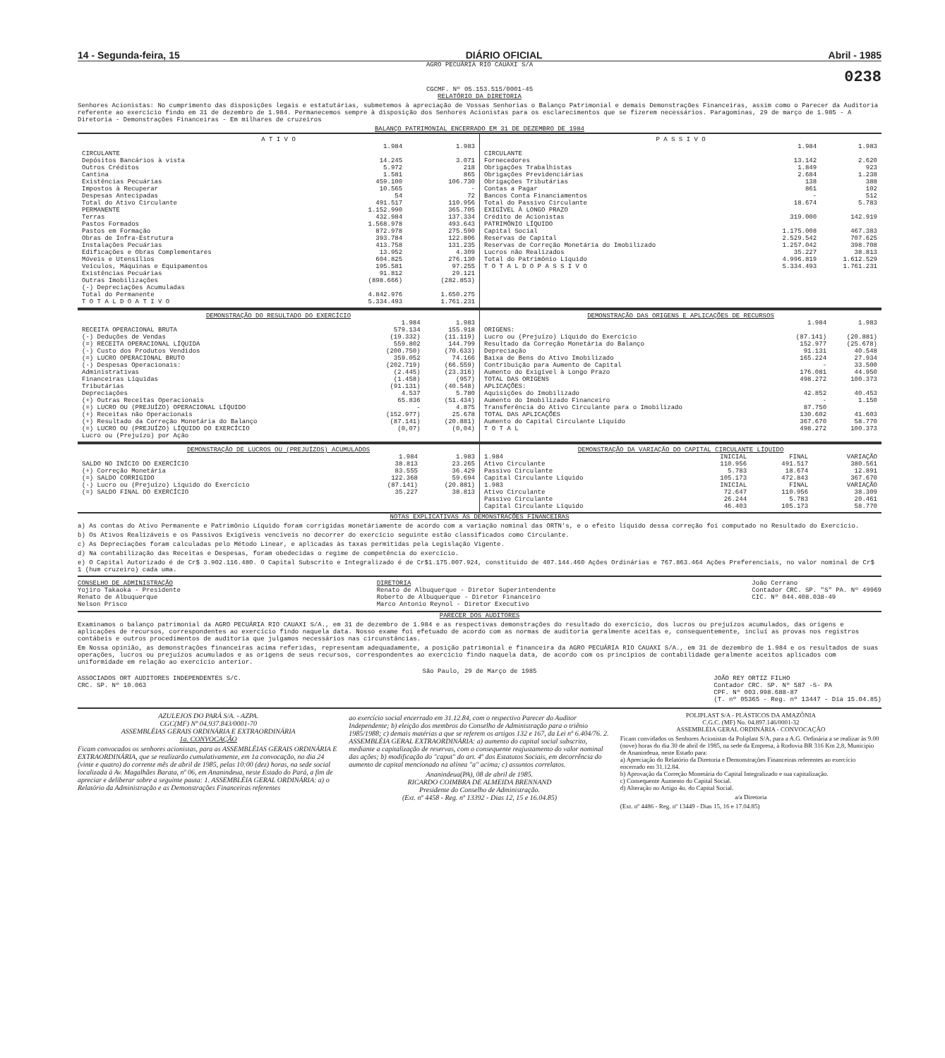14 - Segunda-feira, 15 DIÁRIO OFICIAL Abril - 1985
AGRO PECUÁRIA RIO CAUAXI S/A
0238
CGCMF. Nº 05.153.515/0001-45
RELATÓRIO DA DIRETORIA
Senhores Acionistas: No cumprimento das disposições legais e estatutárias, submetemos à apreciação de Vossas Senhorias o Balanço Patrimonial e demais Demonstrações Financeiras, assim como o Parecer da Auditoria referente ao exercício findo em 31 de dezembro de 1.984. Permanecemos sempre à disposição dos Senhores Acionistas para os esclarecimentos que se fizerem necessários. Paragominas, 29 de março de 1.985 - A Diretoria - Demonstrações Financeiras - Em milhares de cruzeiros
BALANÇO PATRIMONIAL ENCERRADO EM 31 DE DEZEMBRO DE 1984
| A T I V O | | |
| --- | --- | --- |
| | 1.984 | 1.983 |
| CIRCULANTE | | |
| Depósitos Bancários à vista | 14.245 | 3.071 |
| Outros Créditos | 5.972 | 218 |
| Cantina | 1.581 | 865 |
| Existências Pecuárias | 459.100 | 106.730 |
| Impostos à Recuperar | 10.565 | - |
| Despesas Antecipadas | 54 | 72 |
| Total do Ativo Circulante | 491.517 | 110.956 |
| PERMANENTE | 1.152.990 | 365.705 |
| Terras | 432.984 | 137.334 |
| Pastos Formados | 1.568.978 | 493.643 |
| Pastos em Formação | 872.978 | 275.590 |
| Obras de Infra-Estrutura | 393.784 | 122.806 |
| Instalações Pecuárias | 413.758 | 131.235 |
| Edificações e Obras Complementares | 13.952 | 4.309 |
| Móveis e Utensílios | 604.825 | 276.130 |
| Veículos, Máquinas e Equipamentos | 195.581 | 97.255 |
| Existências Pecuárias | 91.812 | 29.121 |
| Outras Imobilizações | (898.666) | (282.853) |
| (-) Depreciações Acumuladas | | |
| Total do Permanente | 4.842.976 | 1.650.275 |
| T O T A L D O A T I V O | 5.334.493 | 1.761.231 |
| P A S S I V O | | |
| --- | --- | --- |
| | 1.984 | 1.983 |
| CIRCULANTE | | |
| Fornecedores | 13.142 | 2.620 |
| Obrigações Trabalhistas | 1.849 | 923 |
| Obrigações Previdenciárias | 2.684 | 1.238 |
| Obrigações Tributárias | 138 | 388 |
| Contas a Pagar | 861 | 102 |
| Bancos Conta Financiamentos | - | 512 |
| Total do Passivo Circulante | 18.674 | 5.783 |
| EXIGÍVEL À LONGO PRAZO | | |
| Crédito de Acionistas | 319.000 | 142.919 |
| PATRIMÔNIO LÍQUIDO | | |
| Capital Social | 1.175.008 | 467.383 |
| Reservas de Capital | 2.529.542 | 707.625 |
| Reservas de Correção Monetária do Imobilizado | 1.257.042 | 398.708 |
| Lucros não Realizados | 35.227 | 38.813 |
| Total do Patrimônio Líquido | 4.996.819 | 1.612.529 |
| T O T A L D O P A S S I V O | 5.334.493 | 1.761.231 |
| DEMONSTRAÇÃO DO RESULTADO DO EXERCÍCIO | | |
| --- | --- | --- |
| | 1.984 | 1.983 |
| RECEITA OPERACIONAL BRUTA | 579.134 | 155.918 |
| (-) Deduções de Vendas | (19.332) | (11.119) |
| (=) RECEITA OPERACIONAL LÍQUIDA | 559.802 | 144.799 |
| (-) Custo dos Produtos Vendidos | (200.750) | (70.633) |
| (=) LUCRO OPERACIONAL BRUTO | 359.052 | 74.166 |
| (-) Despesas Operacionais: | (202.719) | (66.559) |
| Administrativas | (2.445) | (23.316) |
| Financeiras Líquidas | (1.458) | (957) |
| Tributárias | (91.131) | (40.548) |
| Depreciações | 4.537 | 5.780 |
| (+) Outras Receitas Operacionais | 65.836 | (51.434) |
| (=) LUCRO OU (PREJUÍZO) OPERACIONAL LÍQUIDO | - | 4.875 |
| (+) Receitas não Operacionais | (152.977) | 25.678 |
| (+) Resultado da Correção Monetária do Balanço | (87.141) | (20.881) |
| (=) LUCRO OU (PREJUÍZO) LÍQUIDO DO EXERCÍCIO | (0,07) | (0,04) |
| Lucro ou (Prejuízo) por Ação | | |
| DEMONSTRAÇÃO DAS ORIGENS E APLICAÇÕES DE RECURSOS | | |
| --- | --- | --- |
| | 1.984 | 1.983 |
| ORIGENS: | | |
| Lucro ou (Prejuízo) Líquido do Exercício | (87.141) | (20.881) |
| Resultado da Correção Monetária do Balanço | 152.977 | (25.678) |
| Depreciação | 91.131 | 40.548 |
| Baixa de Bens do Ativo Imobilizado | 165.224 | 27.934 |
| Contribuição para Aumento de Capital | - | 33.500 |
| Aumento do Exigível à Longo Prazo | 176.081 | 44.950 |
| TOTAL DAS ORIGENS | 498.272 | 100.373 |
| APLICAÇÕES: | | |
| Aquisições do Imobilizado | 42.852 | 40.453 |
| Aumento do Imobilizado Financeiro | - | 1.150 |
| Transferência do Ativo Circulante para o Imobilizado | 87.750 | |
| TOTAL DAS APLICAÇÕES | 130.602 | 41.603 |
| Aumento do Capital Circulante Líquido | 367.670 | 58.770 |
| T O T A L | 498.272 | 100.373 |
| DEMONSTRAÇÃO DE LUCROS OU (PREJUÍZOS) ACUMULADOS | | |
| --- | --- | --- |
| | 1.984 | 1.983 |
| SALDO NO INÍCIO DO EXERCÍCIO | 38.813 | 23.265 |
| (+) Correção Monetária | 83.555 | 36.429 |
| (=) SALDO CORRIGIDO | 122.368 | 59.694 |
| (-) Lucro ou (Prejuízo) Líquido do Exercício | (87.141) | (20.881) |
| (=) SALDO FINAL DO EXERCÍCIO | 35.227 | 38.813 |
| DEMONSTRAÇÃO DA VARIAÇÃO DO CAPITAL CIRCULANTE LÍQUIDO | | | |
| --- | --- | --- | --- |
| 1.984 | INICIAL | FINAL | VARIAÇÃO |
| Ativo Circulante | 110.956 | 491.517 | 380.561 |
| Passivo Circulante | 5.783 | 18.674 | 12.891 |
| Capital Circulante Líquido | 105.173 | 472.843 | 367.670 |
| 1.983 | INICIAL | FINAL | VARIAÇÃO |
| Ativo Circulante | 72.647 | 110.956 | 38.309 |
| Passivo Circulante | 26.244 | 5.783 | 20.461 |
| Capital Circulante Líquido | 46.403 | 105.173 | 58.770 |
NOTAS EXPLICATIVAS ÀS DEMONSTRAÇÕES FINANCEIRAS
a) As contas do Ativo Permanente e Patrimônio Líquido foram corrigidas monetáriamente de acordo com a variação nominal das ORTN's, e o efeito líquido dessa correção foi computado no Resultado do Exercício.
b) Os Ativos Realizáveis e os Passivos Exigíveis vencíveis no decorrer do exercício seguinte estão classificados como Circulante.
c) As Depreciações foram calculadas pelo Método Linear, e aplicadas às taxas permitidas pela Legislação Vigente.
d) Na contabilização das Receitas e Despesas, foram obedecidas o regime de competência do exercício.
e) O Capital Autorizado é de Cr$ 3.902.116.480. O Capital Subscrito e Integralizado é de Cr$1.175.007.924, constituido de 407.144.460 Ações Ordinárias e 767.863.464 Ações Preferenciais, no valor nominal de Cr$ 1 (hum cruzeiro) cada uma.
CONSELHO DE ADMINISTRAÇÃO
Yojiro Takaoka - Presidente
Renato de Albuquerque
Nelson Prisco
DIRETORIA
Renato de Albuquerque - Diretor Superintendente
Roberto de Albuquerque - Diretor Financeiro
Marco Antonio Reynol - Diretor Executivo
João Cerrano
Contador CRC. SP. "S" PA. Nº 49969
CIC. Nº 044.408.038-49
PARECER DOS AUDITORES
Examinamos o balanço patrimonial da AGRO PECUÁRIA RIO CAUAXI S/A., em 31 de dezembro de 1.984 e as respectivas demonstrações do resultado do exercício, dos lucros ou prejuízos acumulados, das origens e aplicações de recursos, correspondentes ao exercício findo naquela data. Nosso exame foi efetuado de acordo com as normas de auditoria geralmente aceitas e, consequentemente, incluí as provas nos registros contábeis e outros procedimentos de auditoria que julgamos necessários nas circunstâncias.
Em Nossa opinião, as demonstrações financeiras acima referidas, representam adequadamente, a posição patrimonial e financeira da AGRO PECUÁRIA RIO CAUAXI S/A., em 31 de dezembro de 1.984 e os resultados de suas operações, lucros ou prejuízos acumulados e as origens de seus recursos, correspondentes ao exercício findo naquela data, de acordo com os princípios de contabilidade geralmente aceitos aplicados com uniformidade em relação ao exercício anterior.
São Paulo, 29 de Março de 1985
ASSOCIADOS ORT AUDITORES INDEPENDENTES S/C.
CRC. SP. Nº 10.063
JOÃO REY ORTIZ FILHO
Contador CRC. SP. Nº 587 -S- PA
CPF. Nº 003.998.688-87
(T. nº 05365 - Reg. nº 13447 - Dia 15.04.85)
AZULEJOS DO PARÁ S/A. - AZPA.
CGC(MF) Nº 04.937.843/0001-70
ASSEMBLÉIAS GERAIS ORDINÁRIA E EXTRAORDINÁRIA
1a. CONVOCAÇÃO
Ficam convocados os senhores acionistas, para as ASSEMBLÉIAS GERAIS ORDINÁRIA E EXTRAORDINÁRIA, que se realizarão cumulativamente, em 1a convocação, no dia 24 (vinte e quatro) do corrente mês de abril de 1985, pelas 10:00 (dez) horas, na sede social localizada à Av. Magalhães Barata, nº 06, em Ananindeua, neste Estado do Pará, a fim de apreciar e deliberar sobre a seguinte pauta: 1. ASSEMBLÉIA GERAL ORDINÁRIA: a) o Relatório da Administração e as Demonstrações Financeiras referentes
ao exercício social encerrado em 31.12.84, com o respectivo Parecer do Auditor Independente; b) eleição dos membros do Conselho de Administração para o triênio 1985/1988; c) demais matérias a que se referem os artigos 132 e 167, da Lei nº 6.404/76. 2. ASSEMBLÉIA GERAL EXTRAORDINÁRIA: a) aumento do capital social subscrito, mediante a capitalização de reservas, com o consequente reajustamento do valor nominal das ações; b) modificação do "caput" do art. 4º dos Estatutos Sociais, em decorrência do aumento de capital mencionado na alínea "a" acima; c) assuntos correlatos.
Ananindeua(PA), 08 de abril de 1985.
RICARDO COIMBRA DE ALMEIDA BRENNAND
Presidente do Conselho de Administração.
(Ext. nº 4458 - Reg. nº 13392 - Dias 12, 15 e 16.04.85)
POLIPLAST S/A - PLÁSTICOS DA AMAZÔNIA
C.G.C. (MF) No. 04.897.146/0001-32
ASSEMBLÉIA GERAL ORDINÁRIA - CONVOCAÇÃO
Ficam convidados os Senhores Acionistas da Poliplast S/A, para a A.G. Ordinária a se realizar às 9.00 (nove) horas do dia 30 de abril de 1985, na sede da Empresa, à Rodovia BR 316 Km 2,8, Municipio de Ananindeua, neste Estado para:
a) Apreciação do Relatório da Diretoria e Demonstrações Financeiras referentes ao exercício encerrado em 31.12.84.
b) Aprovação da Correção Monetária do Capital Integralizado e sua capitalização.
c) Consequente Aumento do Capital Social.
d) Alteração no Artigo 4o. do Capital Social.
a/a Diretoria
(Ext. nº 4486 - Reg. nº 13449 - Dias 15, 16 e 17.04.85)